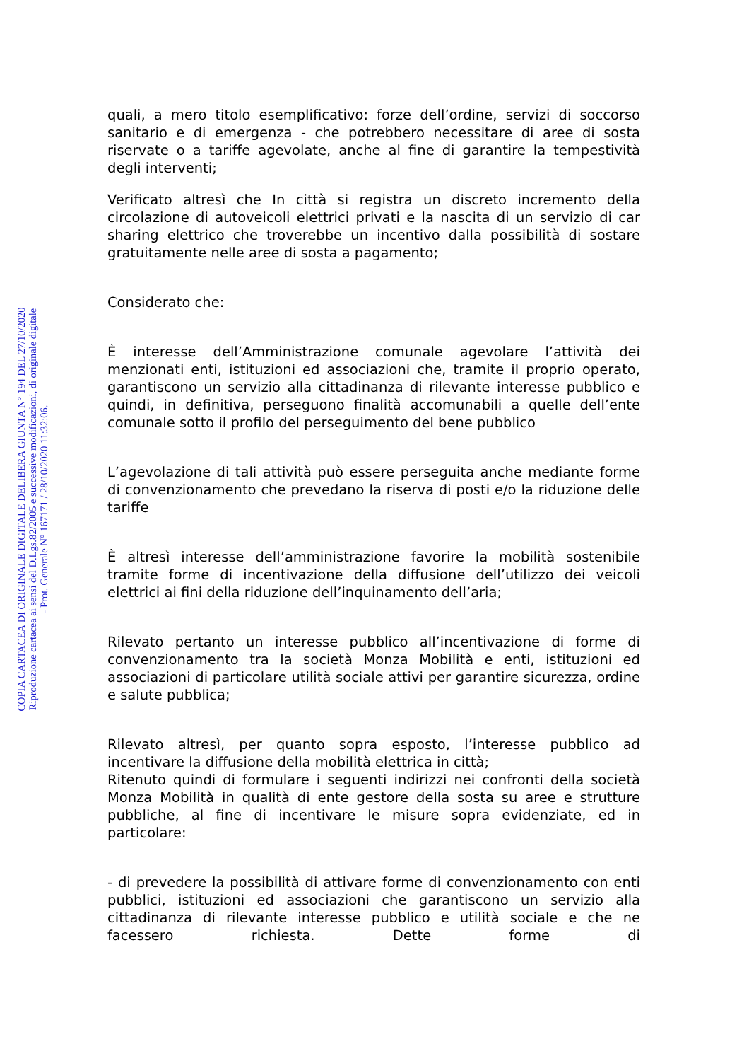quali, a mero titolo esemplificativo: forze dell’ordine, servizi di soccorso sanitario e di emergenza - che potrebbero necessitare di aree di sosta riservate o a tariffe agevolate, anche al fine di garantire la tempestività degli interventi;
Verificato altresì che In città si registra un discreto incremento della circolazione di autoveicoli elettrici privati e la nascita di un servizio di car sharing elettrico che troverebbe un incentivo dalla possibilità di sostare gratuitamente nelle aree di sosta a pagamento;
Considerato che:
È interesse dell’Amministrazione comunale agevolare l’attività dei menzionati enti, istituzioni ed associazioni che, tramite il proprio operato, garantiscono un servizio alla cittadinanza di rilevante interesse pubblico e quindi, in definitiva, perseguono finalità accomunabili a quelle dell’ente comunale sotto il profilo del perseguimento del bene pubblico
L’agevolazione di tali attività può essere perseguita anche mediante forme di convenzionamento che prevedano la riserva di posti e/o la riduzione delle tariffe
È altresì interesse dell’amministrazione favorire la mobilità sostenibile tramite forme di incentivazione della diffusione dell’utilizzo dei veicoli elettrici ai fini della riduzione dell’inquinamento dell’aria;
Rilevato pertanto un interesse pubblico all’incentivazione di forme di convenzionamento tra la società Monza Mobilità e enti, istituzioni ed associazioni di particolare utilità sociale attivi per garantire sicurezza, ordine e salute pubblica;
Rilevato altresì, per quanto sopra esposto, l’interesse pubblico ad incentivare la diffusione della mobilità elettrica in città;
Ritenuto quindi di formulare i seguenti indirizzi nei confronti della società Monza Mobilità in qualità di ente gestore della sosta su aree e strutture pubbliche, al fine di incentivare le misure sopra evidenziate, ed in particolare:
- di prevedere la possibilità di attivare forme di convenzionamento con enti pubblici, istituzioni ed associazioni che garantiscono un servizio alla cittadinanza di rilevante interesse pubblico e utilità sociale e che ne facessero richiesta. Dette forme di
COPIA CARTACEA DI ORIGINALE DIGITALE DELIBERA GIUNTA N° 194 DEL 27/10/2020
Riproduzione cartacea ai sensi del D.Lgs.82/2005 e successive modificazioni, di originale digitale
- Prot. Generale N° 167171 / 28/10/2020 11:32:06.